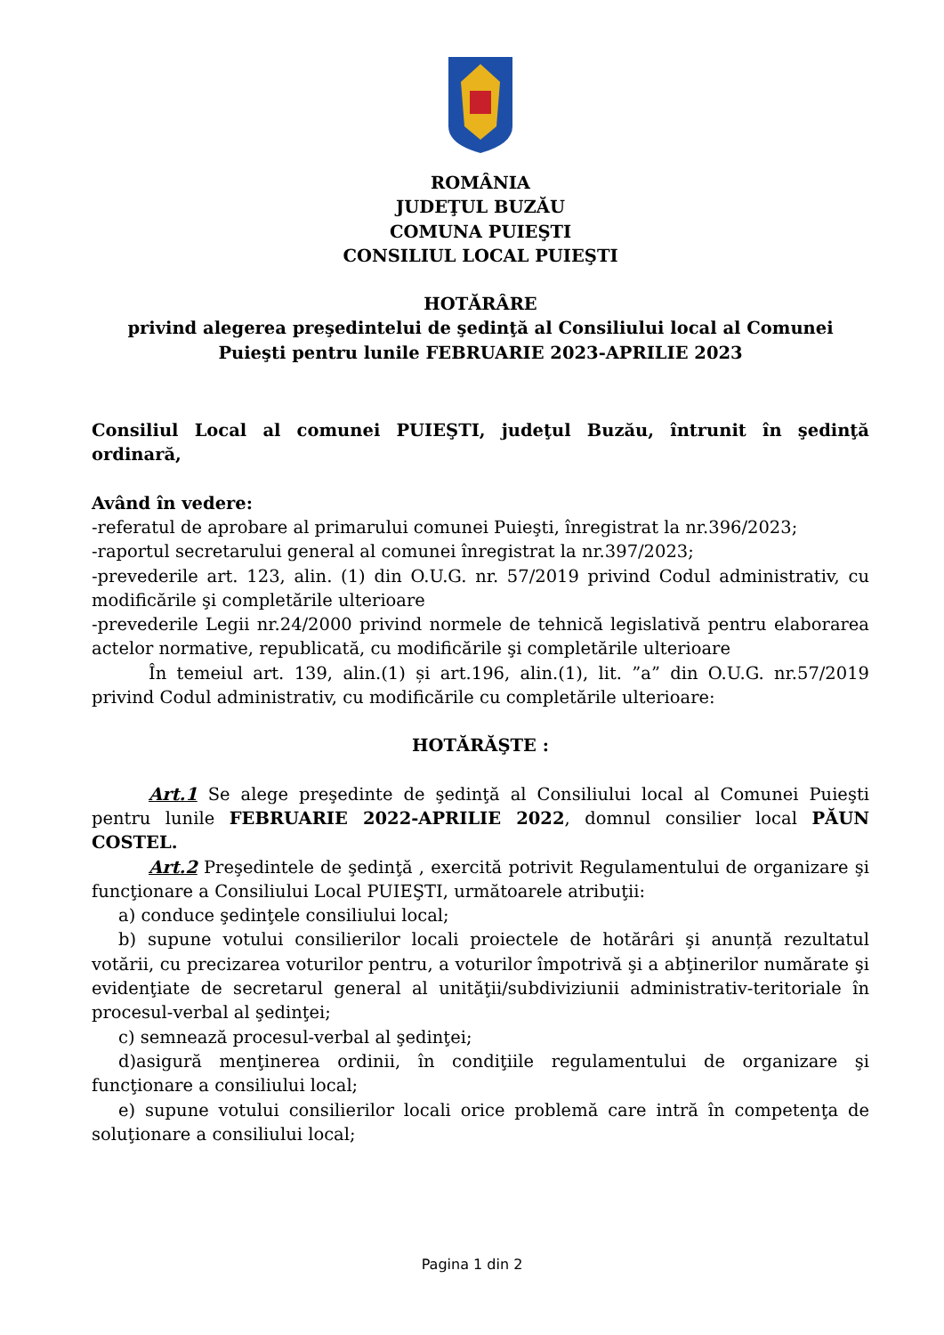ROMÂNIA
JUDEŢUL BUZĂU
COMUNA PUIEŞTI
CONSILIUL LOCAL PUIEŞTI
HOTĂRÂRE
privind alegerea preşedintelui de şedinţă al Consiliului local al Comunei Puieşti pentru lunile FEBRUARIE 2023-APRILIE 2023
Consiliul Local al comunei PUIEŞTI, judeţul Buzău, întrunit în şedinţă ordinară,
Având în vedere:
-referatul de aprobare al primarului comunei Puieşti, înregistrat la nr.396/2023;
-raportul secretarului general al comunei înregistrat la nr.397/2023;
-prevederile art. 123, alin. (1) din O.U.G. nr. 57/2019 privind Codul administrativ, cu modificările şi completările ulterioare
-prevederile Legii nr.24/2000 privind normele de tehnică legislativă pentru elaborarea actelor normative, republicată, cu modificările şi completările ulterioare
În temeiul art. 139, alin.(1) și art.196, alin.(1), lit. ”a” din O.U.G. nr.57/2019 privind Codul administrativ, cu modificările cu completările ulterioare:
HOTĂRĂŞTE :
Art.1 Se alege preşedinte de şedinţă al Consiliului local al Comunei Puieşti pentru lunile FEBRUARIE 2022-APRILIE 2022, domnul consilier local PĂUN COSTEL.
Art.2 Preşedintele de şedinţă , exercită potrivit Regulamentului de organizare şi funcţionare a Consiliului Local PUIEŞTI, următoarele atribuţii:
a) conduce şedinţele consiliului local;
b) supune votului consilierilor locali proiectele de hotărâri şi anunță rezultatul votării, cu precizarea voturilor pentru, a voturilor împotrivă şi a abţinerilor numărate şi evidenţiate de secretarul general al unităţii/subdiviziunii administrativ-teritoriale în procesul-verbal al şedinţei;
c) semnează procesul-verbal al şedinţei;
d)asigură menţinerea ordinii, în condiţiile regulamentului de organizare şi funcţionare a consiliului local;
e) supune votului consilierilor locali orice problemă care intră în competenţa de soluţionare a consiliului local;
Pagina 1 din 2